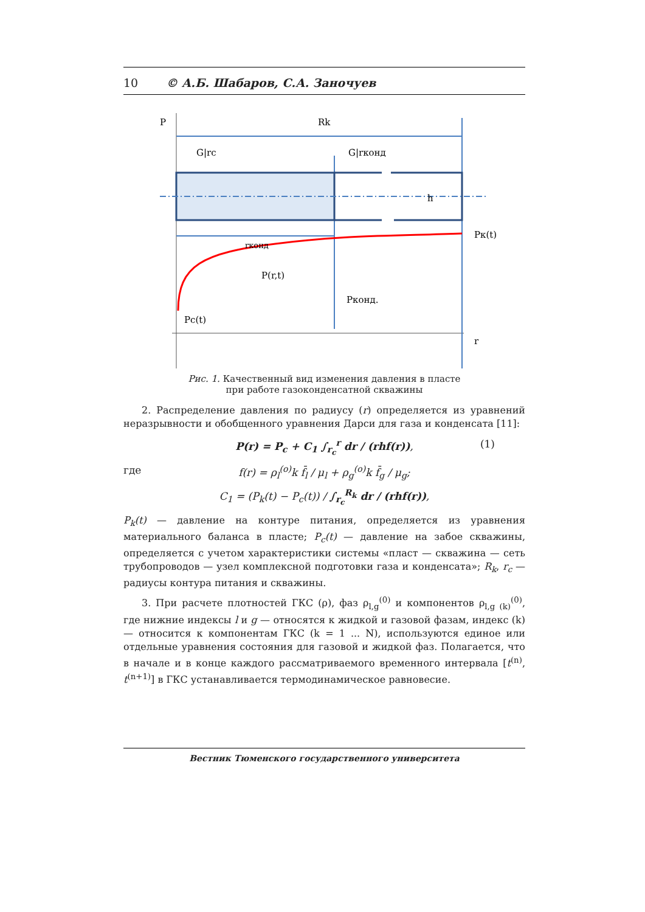10 © А.Б. Шабаров, С.А. Заночуев
P
Rk
G|rc
G|rконд
h
Pк(t)
rконд
P(r,t)
Pконд.
Pc(t)
r
Рис. 1. Качественный вид изменения давления в пласте
при работе газоконденсатной скважины
2. Распределение давления по радиусу (r) определяется из уравнений неразрывности и обобщенного уравнения Дарси для газа и конденсата [11]:
P(r) = P<sub>c</sub> + C<sub>1</sub> ∫<sub>r<sub>c</sub></sub><sup>r</sup> dr / (rhf(r)), (1) где f(r) = ρ<sub>l</sub><sup>(o)</sup>k f̄<sub>l</sub> / μ<sub>l</sub> + ρ<sub>g</sub><sup>(o)</sup>k f̄<sub>g</sub> / μ<sub>g</sub>;
C<sub>1</sub> = (P<sub>k</sub>(t) − P<sub>c</sub>(t)) / ∫<sub>r<sub>c</sub></sub><sup>R<sub>k</sub></sup> dr / (rhf(r)),
P<sub>k</sub>(t) — давление на контуре питания, определяется из уравнения материального баланса в пласте; P<sub>c</sub>(t) — давление на забое скважины, определяется с учетом характеристики системы «пласт — скважина — сеть трубопроводов — узел комплексной подготовки газа и конденсата»; R<sub>k</sub>, r<sub>c</sub> — радиусы контура питания и скважины.
3. При расчете плотностей ГКС (ρ), фаз ρ<sub>l,g</sub><sup>(0)</sup> и компонентов ρ<sub>l,g (k)</sub><sup>(0)</sup>, где нижние индексы l и g — относятся к жидкой и газовой фазам, индекс (k) — относится к компонентам ГКС (k = 1 ... N), используются единое или отдельные уравнения состояния для газовой и жидкой фаз. Полагается, что в начале и в конце каждого рассматриваемого временного интервала [t<sup>(n)</sup>, t<sup>(n+1)</sup>] в ГКС устанавливается термодинамическое равновесие.
Вестник Тюменского государственного университета